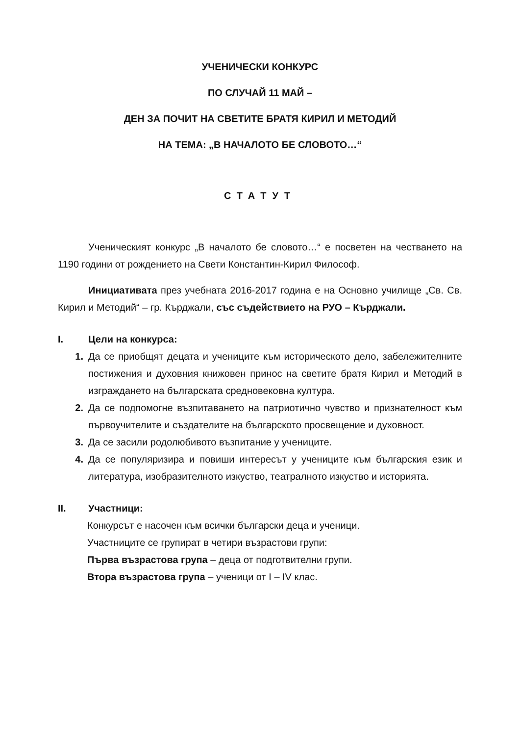УЧЕНИЧЕСКИ КОНКУРС
ПО СЛУЧАЙ 11 МАЙ –
ДЕН ЗА ПОЧИТ НА СВЕТИТЕ БРАТЯ КИРИЛ И МЕТОДИЙ
НА ТЕМА: „В НАЧАЛОТО БЕ СЛОВОТО…“
СТАТУТ
Ученическият конкурс „В началото бе словото…“ е посветен на честването на 1190 години от рождението на Свети Константин-Кирил Философ.
Инициативата през учебната 2016-2017 година е на Основно училище „Св. Св. Кирил и Методий“ – гр. Кърджали, със съдействието на РУО – Кърджали.
I. Цели на конкурса:
1. Да се приобщят децата и учениците към историческото дело, забележителните постижения и духовния книжовен принос на светите братя Кирил и Методий в изграждането на българската средновековна култура.
2. Да се подпомогне възпитаването на патриотично чувство и признателност към първоучителите и създателите на българското просвещение и духовност.
3. Да се засили родолюбивото възпитание у учениците.
4. Да се популяризира и повиши интересът у учениците към българския език и литература, изобразителното изкуство, театралното изкуство и историята.
II. Участници:
Конкурсът е насочен към всички български деца и ученици.
Участниците се групират в четири възрастови групи:
Първа възрастова група – деца от подготвителни групи.
Втора възрастова група – ученици от I – IV клас.